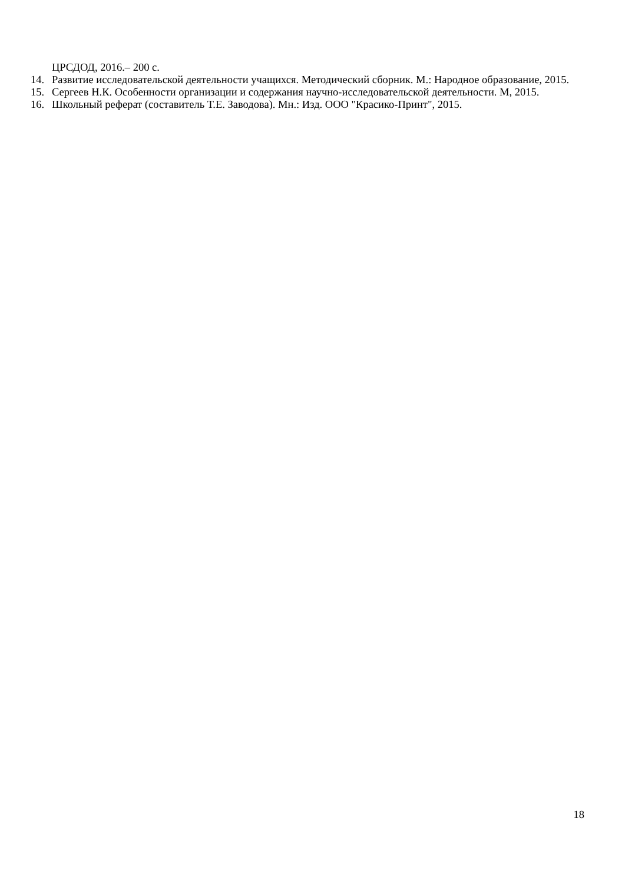ЦРСДОД, 2016.– 200 с.
14. Развитие исследовательской деятельности учащихся. Методический сборник. М.: Народное образование, 2015.
15. Сергеев Н.К. Особенности организации и содержания научно-исследовательской деятельности. М, 2015.
16. Школьный реферат (составитель Т.Е. Заводова). Мн.: Изд. ООО "Красико-Принт", 2015.
18